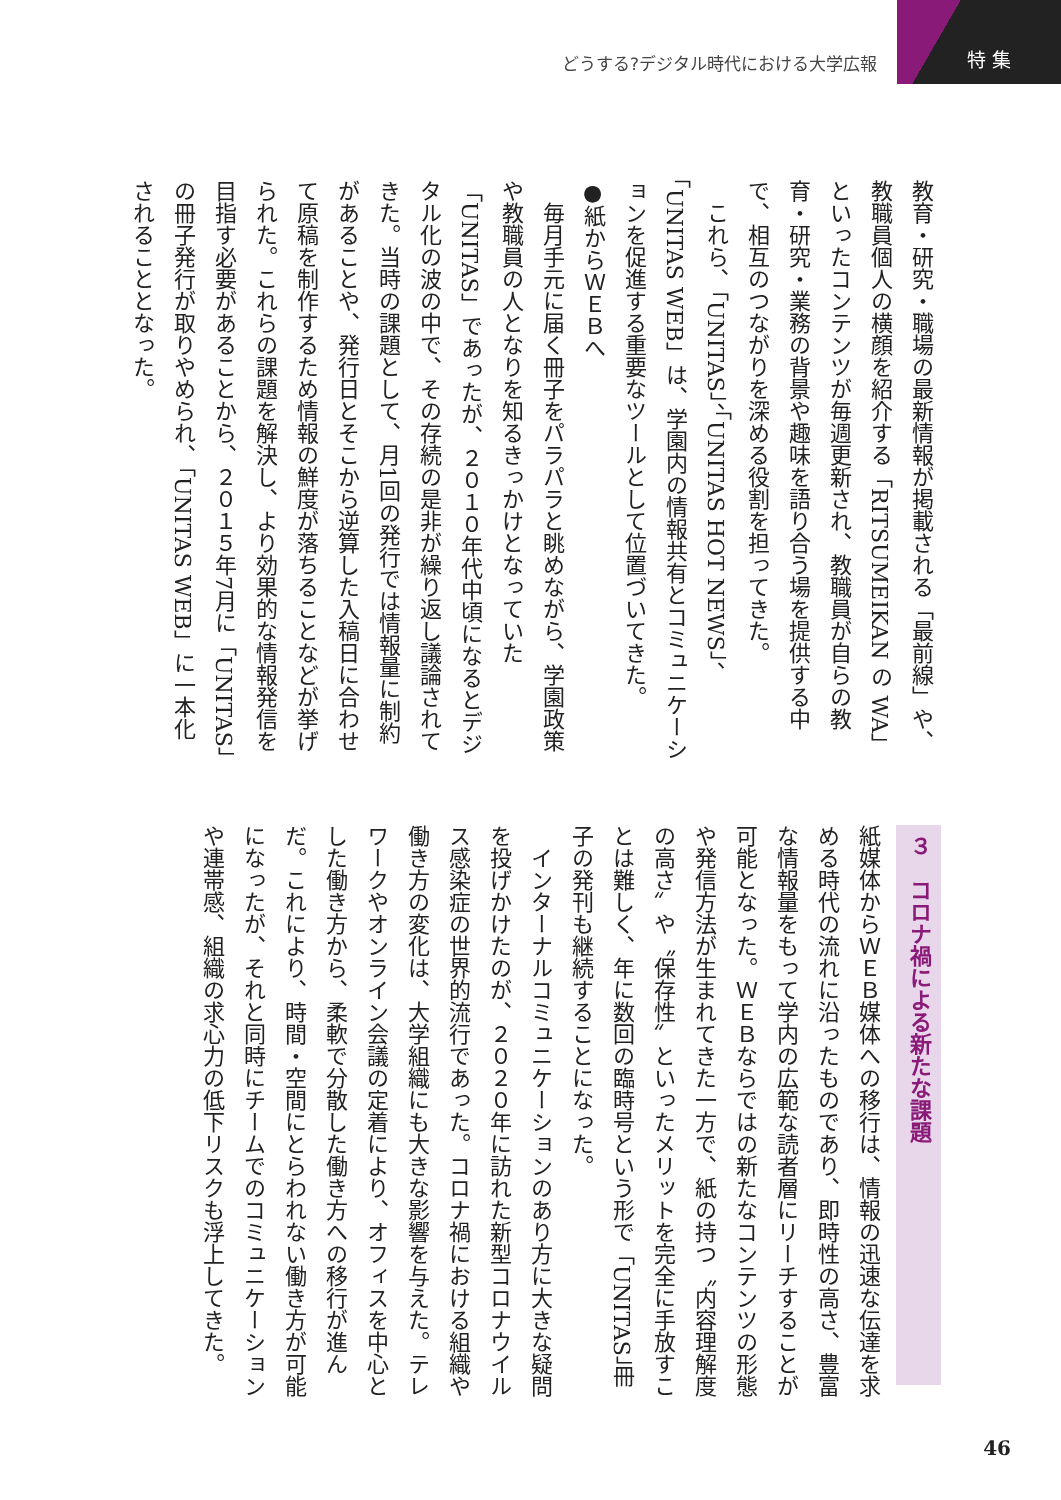どうする?デジタル時代における大学広報 特 集
教育・研究・職場の最新情報が掲載される「最前線」や、教職員個人の横顔を紹介する「RITSUMEIKAN の WA」といったコンテンツが毎週更新され、教職員が自らの教育・研究・業務の背景や趣味を語り合う場を提供する中で、相互のつながりを深める役割を担ってきた。
　これら、「UNITAS」、「UNITAS HOT NEWS」、「UNITAS WEB」は、学園内の情報共有とコミュニケーションを促進する重要なツールとして位置づいてきた。
●紙からＷＥＢへ
　毎月手元に届く冊子をパラパラと眺めながら、学園政策や教職員の人となりを知るきっかけとなっていた「UNITAS」であったが、２０１０年代中頃になるとデジタル化の波の中で、その存続の是非が繰り返し議論されてきた。当時の課題として、月1回の発行では情報量に制約があることや、発行日とそこから逆算した入稿日に合わせて原稿を制作するため情報の鮮度が落ちることなどが挙げられた。これらの課題を解決し、より効果的な情報発信を目指す必要があることから、２０１５年7月に「UNITAS」の冊子発行が取りやめられ、「UNITAS WEB」に一本化されることとなった。
３　コロナ禍による新たな課題
紙媒体からＷＥＢ媒体への移行は、情報の迅速な伝達を求める時代の流れに沿ったものであり、即時性の高さ、豊富な情報量をもって学内の広範な読者層にリーチすることが可能となった。ＷＥＢならではの新たなコンテンツの形態や発信方法が生まれてきた一方で、紙の持つ〝内容理解度の高さ〟や〝保存性〟といったメリットを完全に手放すことは難しく、年に数回の臨時号という形で「UNITAS」冊子の発刊も継続することになった。
　インターナルコミュニケーションのあり方に大きな疑問を投げかけたのが、２０２０年に訪れた新型コロナウイルス感染症の世界的流行であった。コロナ禍における組織や働き方の変化は、大学組織にも大きな影響を与えた。テレワークやオンライン会議の定着により、オフィスを中心とした働き方から、柔軟で分散した働き方への移行が進んだ。これにより、時間・空間にとらわれない働き方が可能になったが、それと同時にチームでのコミュニケーションや連帯感、組織の求心力の低下リスクも浮上してきた。
46